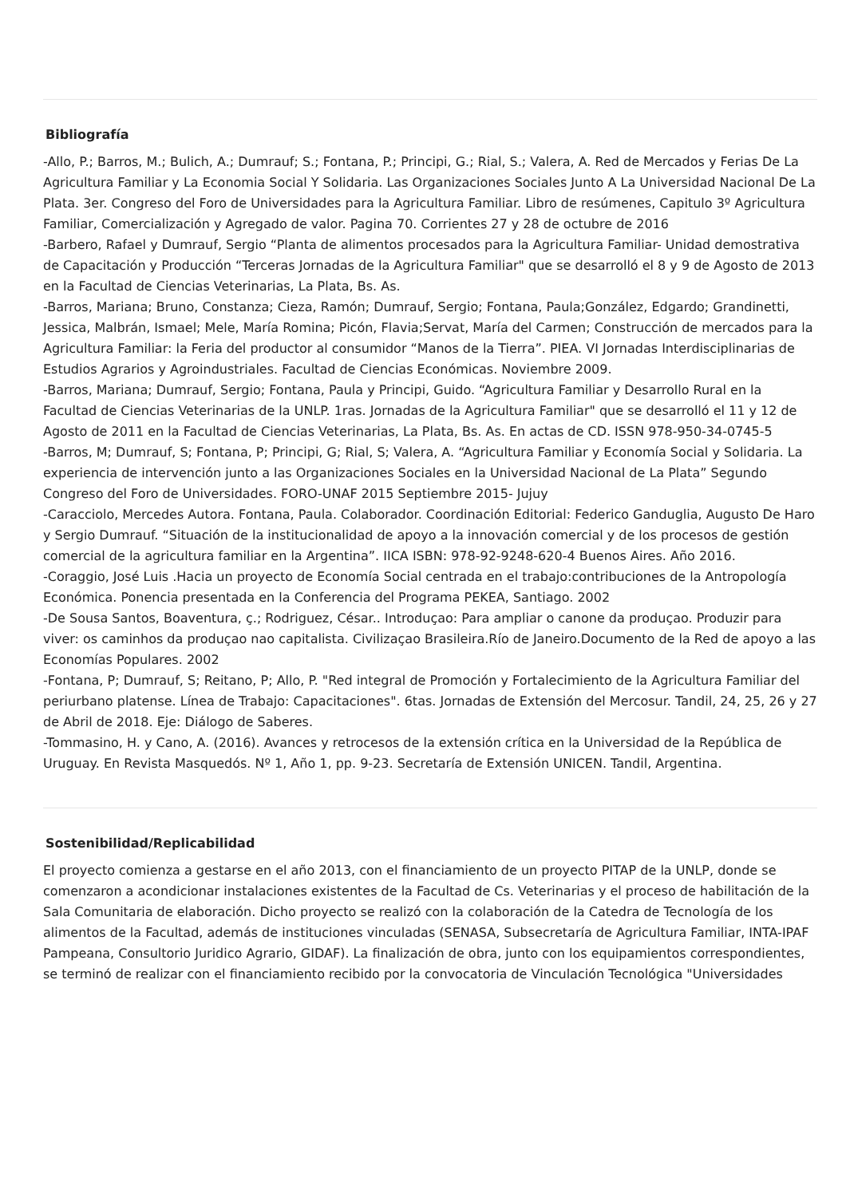Bibliografía
-Allo, P.; Barros, M.; Bulich, A.; Dumrauf; S.; Fontana, P.; Principi, G.; Rial, S.; Valera, A. Red de Mercados y Ferias De La Agricultura Familiar y La Economia Social Y Solidaria. Las Organizaciones Sociales Junto A La Universidad Nacional De La Plata. 3er. Congreso del Foro de Universidades para la Agricultura Familiar. Libro de resúmenes, Capitulo 3º Agricultura Familiar, Comercialización y Agregado de valor. Pagina 70. Corrientes 27 y 28 de octubre de 2016
-Barbero, Rafael y Dumrauf, Sergio “Planta de alimentos procesados para la Agricultura Familiar- Unidad demostrativa de Capacitación y Producción “Terceras Jornadas de la Agricultura Familiar" que se desarrolló el 8 y 9 de Agosto de 2013 en la Facultad de Ciencias Veterinarias, La Plata, Bs. As.
-Barros, Mariana; Bruno, Constanza; Cieza, Ramón; Dumrauf, Sergio; Fontana, Paula;González, Edgardo; Grandinetti, Jessica, Malbrán, Ismael; Mele, María Romina; Picón, Flavia;Servat, María del Carmen; Construcción de mercados para la Agricultura Familiar: la Feria del productor al consumidor “Manos de la Tierra”. PIEA. VI Jornadas Interdisciplinarias de Estudios Agrarios y Agroindustriales. Facultad de Ciencias Económicas. Noviembre 2009.
-Barros, Mariana; Dumrauf, Sergio; Fontana, Paula y Principi, Guido. “Agricultura Familiar y Desarrollo Rural en la Facultad de Ciencias Veterinarias de la UNLP. 1ras. Jornadas de la Agricultura Familiar" que se desarrolló el 11 y 12 de Agosto de 2011 en la Facultad de Ciencias Veterinarias, La Plata, Bs. As. En actas de CD. ISSN 978-950-34-0745-5
-Barros, M; Dumrauf, S; Fontana, P; Principi, G; Rial, S; Valera, A. “Agricultura Familiar y Economía Social y Solidaria. La experiencia de intervención junto a las Organizaciones Sociales en la Universidad Nacional de La Plata” Segundo Congreso del Foro de Universidades. FORO-UNAF 2015 Septiembre 2015- Jujuy
-Caracciolo, Mercedes Autora. Fontana, Paula. Colaborador. Coordinación Editorial: Federico Ganduglia, Augusto De Haro y Sergio Dumrauf. “Situación de la institucionalidad de apoyo a la innovación comercial y de los procesos de gestión comercial de la agricultura familiar en la Argentina”. IICA ISBN: 978-92-9248-620-4 Buenos Aires. Año 2016.
-Coraggio, José Luis .Hacia un proyecto de Economía Social centrada en el trabajo:contribuciones de la Antropología Económica. Ponencia presentada en la Conferencia del Programa PEKEA, Santiago. 2002
-De Sousa Santos, Boaventura, ç.; Rodriguez, César.. Introduçao: Para ampliar o canone da produçao. Produzir para viver: os caminhos da produçao nao capitalista. Civilizaçao Brasileira.Río de Janeiro.Documento de la Red de apoyo a las Economías Populares. 2002
-Fontana, P; Dumrauf, S; Reitano, P; Allo, P. "Red integral de Promoción y Fortalecimiento de la Agricultura Familiar del periurbano platense. Línea de Trabajo: Capacitaciones". 6tas. Jornadas de Extensión del Mercosur. Tandil, 24, 25, 26 y 27 de Abril de 2018. Eje: Diálogo de Saberes.
-Tommasino, H. y Cano, A. (2016). Avances y retrocesos de la extensión crítica en la Universidad de la República de Uruguay. En Revista Masquedós. Nº 1, Año 1, pp. 9-23. Secretaría de Extensión UNICEN. Tandil, Argentina.
Sostenibilidad/Replicabilidad
El proyecto comienza a gestarse en el año 2013, con el financiamiento de un proyecto PITAP de la UNLP, donde se comenzaron a acondicionar instalaciones existentes de la Facultad de Cs. Veterinarias y el proceso de habilitación de la Sala Comunitaria de elaboración. Dicho proyecto se realizó con la colaboración de la Catedra de Tecnología de los alimentos de la Facultad, además de instituciones vinculadas (SENASA, Subsecretaría de Agricultura Familiar, INTA-IPAF Pampeana, Consultorio Juridico Agrario, GIDAF). La finalización de obra, junto con los equipamientos correspondientes, se terminó de realizar con el financiamiento recibido por la convocatoria de Vinculación Tecnológica "Universidades